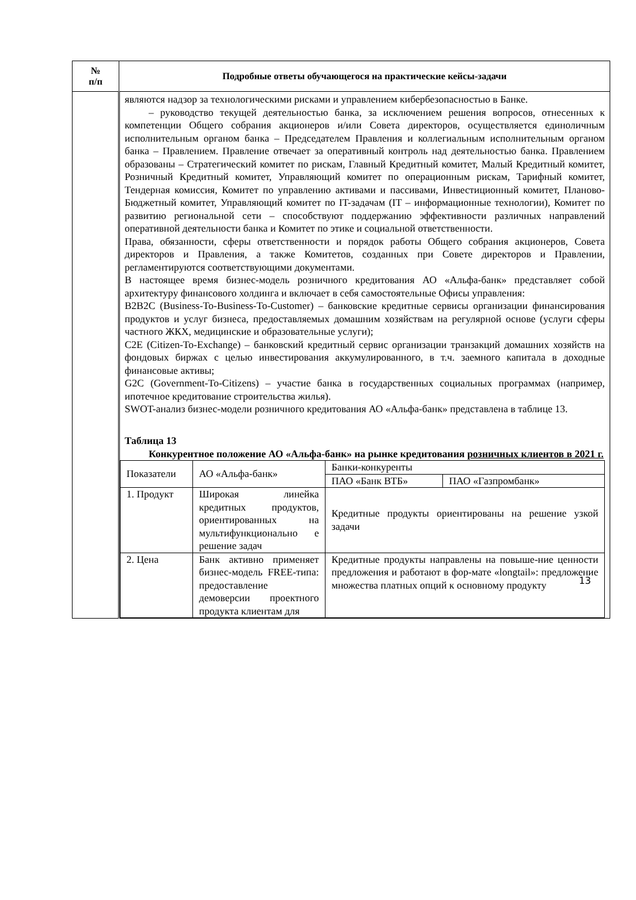| № п/п | Подробные ответы обучающегося на практические кейсы-задачи |
| --- | --- |
| | являются надзор за технологическими рисками и управлением кибербезопасностью в Банке. – руководство текущей деятельностью банка, за исключением решения вопросов, отнесенных к компетенции Общего собрания акционеров и/или Совета директоров, осуществляется единоличным исполнительным органом банка – Председателем Правления и коллегиальным исполнительным органом банка – Правлением. Правление отвечает за оперативный контроль над деятельностью банка. Правлением образованы – Стратегический комитет по рискам, Главный Кредитный комитет, Малый Кредитный комитет, Розничный Кредитный комитет, Управляющий комитет по операционным рискам, Тарифный комитет, Тендерная комиссия, Комитет по управлению активами и пассивами, Инвестиционный комитет, Планово-Бюджетный комитет, Управляющий комитет по IT-задачам (IT – информационные технологии), Комитет по развитию региональной сети – способствуют поддержанию эффективности различных направлений оперативной деятельности банка и Комитет по этике и социальной ответственности. Права, обязанности, сферы ответственности и порядок работы Общего собрания акционеров, Совета директоров и Правления, а также Комитетов, созданных при Совете директоров и Правлении, регламентируются соответствующими документами. В настоящее время бизнес-модель розничного кредитования АО «Альфа-банк» представляет собой архитектуру финансового холдинга и включает в себя самостоятельные Офисы управления: B2B2C (Business-To-Business-To-Customer) – банковские кредитные сервисы организации финансирования продуктов и услуг бизнеса, предоставляемых домашним хозяйствам на регулярной основе (услуги сферы частного ЖКХ, медицинские и образовательные услуги); C2E (Citizen-To-Exchange) – банковский кредитный сервис организации транзакций домашних хозяйств на фондовых биржах с целью инвестирования аккумулированного, в т.ч. заемного капитала в доходные финансовые активы; G2C (Government-To-Citizens) – участие банка в государственных социальных программах (например, ипотечное кредитование строительства жилья). SWOT-анализ бизнес-модели розничного кредитования АО «Альфа-банк» представлена в таблице 13. Таблица 13 Конкурентное положение АО «Альфа-банк» на рынке кредитования розничных клиентов в 2021 г. / Показатели / АО «Альфа-банк» / Банки-конкуренты / / / / / ПАО «Банк ВТБ» / ПАО «Газпромбанк» / / 1. Продукт / Широкая линейка кредитных продуктов, ориентированных на мультифункционально е решение задач / Кредитные продукты ориентированы на решение узкой задачи / / / 2. Цена / Банк активно применяет бизнес-модель FREE-типа: предоставление демоверсии проектного продукта клиентам для / Кредитные продукты направлены на повыше-ние ценности предложения и работают в фор-мате «longtail»: предложение множества платных опций к основному продукту / / |
13